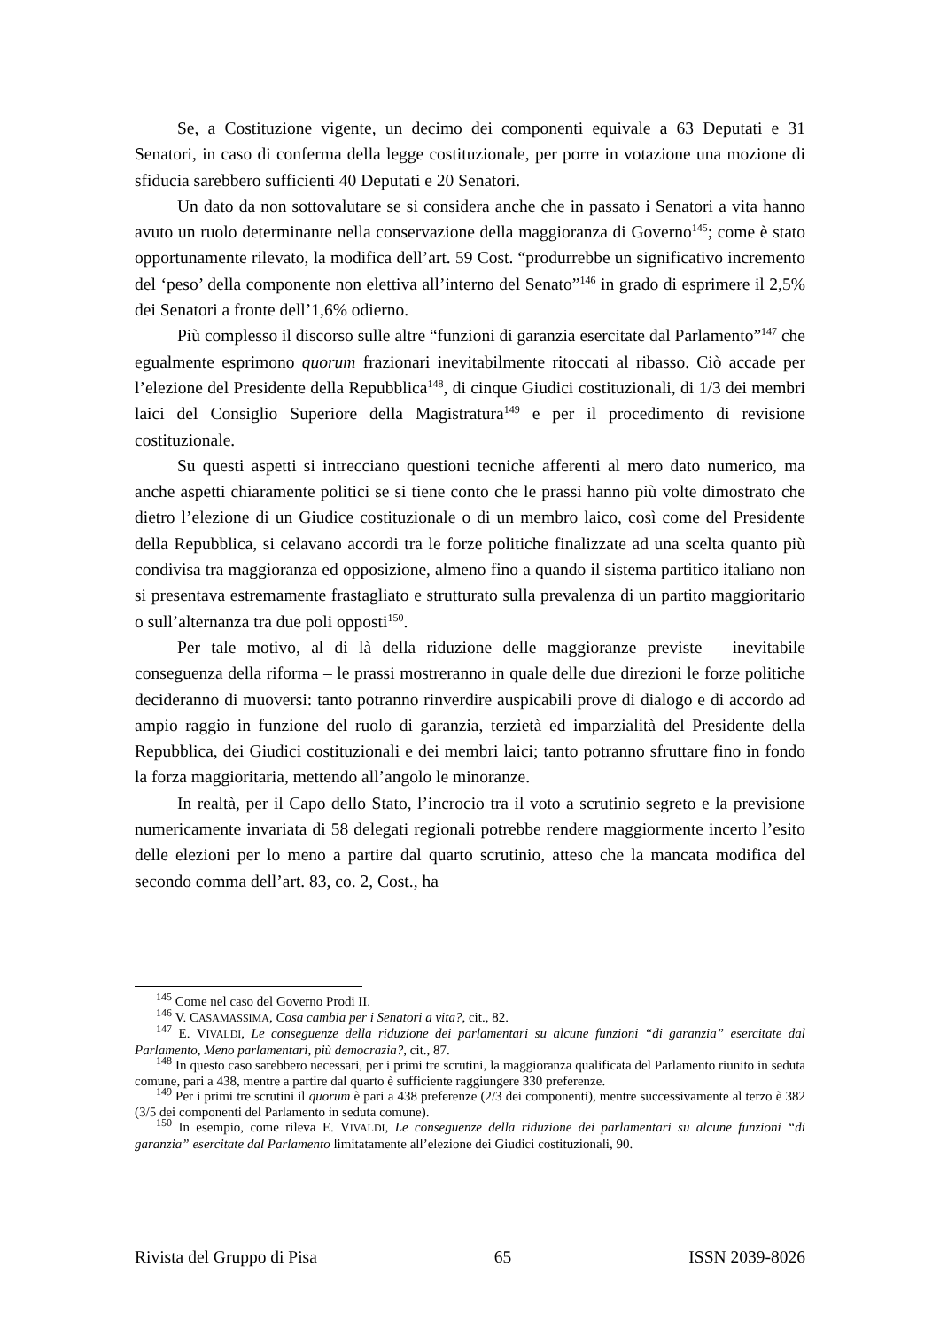Se, a Costituzione vigente, un decimo dei componenti equivale a 63 Deputati e 31 Senatori, in caso di conferma della legge costituzionale, per porre in votazione una mozione di sfiducia sarebbero sufficienti 40 Deputati e 20 Senatori.
Un dato da non sottovalutare se si considera anche che in passato i Senatori a vita hanno avuto un ruolo determinante nella conservazione della maggioranza di Governo<sup>145</sup>; come è stato opportunamente rilevato, la modifica dell’art. 59 Cost. “produrrebbe un significativo incremento del ‘peso’ della componente non elettiva all’interno del Senato”<sup>146</sup> in grado di esprimere il 2,5% dei Senatori a fronte dell’1,6% odierno.
Più complesso il discorso sulle altre “funzioni di garanzia esercitate dal Parlamento”<sup>147</sup> che egualmente esprimono quorum frazionari inevitabilmente ritoccati al ribasso. Ciò accade per l’elezione del Presidente della Repubblica<sup>148</sup>, di cinque Giudici costituzionali, di 1/3 dei membri laici del Consiglio Superiore della Magistratura<sup>149</sup> e per il procedimento di revisione costituzionale.
Su questi aspetti si intrecciano questioni tecniche afferenti al mero dato numerico, ma anche aspetti chiaramente politici se si tiene conto che le prassi hanno più volte dimostrato che dietro l’elezione di un Giudice costituzionale o di un membro laico, così come del Presidente della Repubblica, si celavano accordi tra le forze politiche finalizzate ad una scelta quanto più condivisa tra maggioranza ed opposizione, almeno fino a quando il sistema partitico italiano non si presentava estremamente frastagliato e strutturato sulla prevalenza di un partito maggioritario o sull’alternanza tra due poli opposti<sup>150</sup>.
Per tale motivo, al di là della riduzione delle maggioranze previste – inevitabile conseguenza della riforma – le prassi mostreranno in quale delle due direzioni le forze politiche decideranno di muoversi: tanto potranno rinverdire auspicabili prove di dialogo e di accordo ad ampio raggio in funzione del ruolo di garanzia, terzietà ed imparzialità del Presidente della Repubblica, dei Giudici costituzionali e dei membri laici; tanto potranno sfruttare fino in fondo la forza maggioritaria, mettendo all’angolo le minoranze.
In realtà, per il Capo dello Stato, l’incrocio tra il voto a scrutinio segreto e la previsione numericamente invariata di 58 delegati regionali potrebbe rendere maggiormente incerto l’esito delle elezioni per lo meno a partire dal quarto scrutinio, atteso che la mancata modifica del secondo comma dell’art. 83, co. 2, Cost., ha
<sup>145</sup> Come nel caso del Governo Prodi II.
<sup>146</sup> V. CASAMASSIMA, Cosa cambia per i Senatori a vita?, cit., 82.
<sup>147</sup> E. VIVALDI, Le conseguenze della riduzione dei parlamentari su alcune funzioni “di garanzia” esercitate dal Parlamento, Meno parlamentari, più democrazia?, cit., 87.
<sup>148</sup> In questo caso sarebbero necessari, per i primi tre scrutini, la maggioranza qualificata del Parlamento riunito in seduta comune, pari a 438, mentre a partire dal quarto è sufficiente raggiungere 330 preferenze.
<sup>149</sup> Per i primi tre scrutini il quorum è pari a 438 preferenze (2/3 dei componenti), mentre successivamente al terzo è 382 (3/5 dei componenti del Parlamento in seduta comune).
<sup>150</sup> In esempio, come rileva E. VIVALDI, Le conseguenze della riduzione dei parlamentari su alcune funzioni “di garanzia” esercitate dal Parlamento limitatamente all’elezione dei Giudici costituzionali, 90.
Rivista del Gruppo di Pisa 65 ISSN 2039-8026